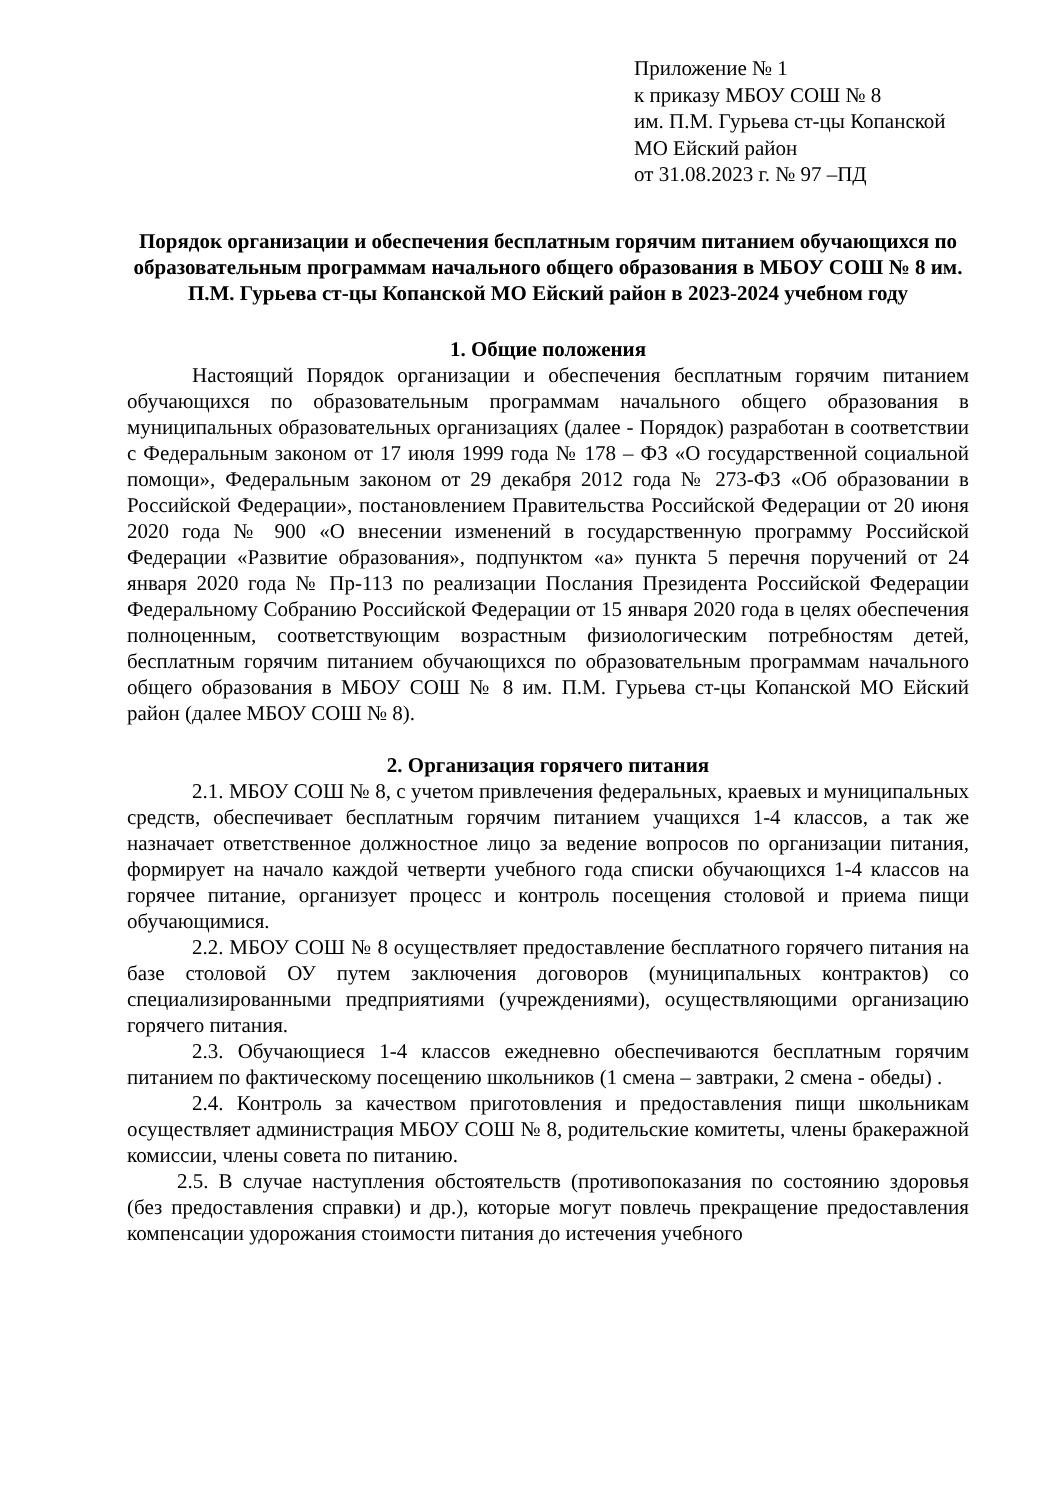Приложение № 1
к приказу МБОУ СОШ № 8
им. П.М. Гурьева ст-цы Копанской
МО Ейский район
от 31.08.2023 г. № 97 –ПД
Порядок организации и обеспечения бесплатным горячим питанием обучающихся по образовательным программам начального общего образования в МБОУ СОШ № 8 им. П.М. Гурьева ст-цы Копанской МО Ейский район в 2023-2024 учебном году
1. Общие положения
Настоящий Порядок организации и обеспечения бесплатным горячим питанием обучающихся по образовательным программам начального общего образования в муниципальных образовательных организациях (далее - Порядок) разработан в соответствии с Федеральным законом от 17 июля 1999 года № 178 – ФЗ «О государственной социальной помощи», Федеральным законом от 29 декабря 2012 года № 273-ФЗ «Об образовании в Российской Федерации», постановлением Правительства Российской Федерации от 20 июня 2020 года № 900 «О внесении изменений в государственную программу Российской Федерации «Развитие образования», подпунктом «а» пункта 5 перечня поручений от 24 января 2020 года № Пр-113 по реализации Послания Президента Российской Федерации Федеральному Собранию Российской Федерации от 15 января 2020 года в целях обеспечения полноценным, соответствующим возрастным физиологическим потребностям детей, бесплатным горячим питанием обучающихся по образовательным программам начального общего образования в МБОУ СОШ № 8 им. П.М. Гурьева ст-цы Копанской МО Ейский район (далее МБОУ СОШ № 8).
2. Организация горячего питания
2.1. МБОУ СОШ № 8, с учетом привлечения федеральных, краевых и муниципальных средств, обеспечивает бесплатным горячим питанием учащихся 1-4 классов, а так же назначает ответственное должностное лицо за ведение вопросов по организации питания, формирует на начало каждой четверти учебного года списки обучающихся 1-4 классов на горячее питание, организует процесс и контроль посещения столовой и приема пищи обучающимися.
2.2. МБОУ СОШ № 8 осуществляет предоставление бесплатного горячего питания на базе столовой ОУ путем заключения договоров (муниципальных контрактов) со специализированными предприятиями (учреждениями), осуществляющими организацию горячего питания.
2.3. Обучающиеся 1-4 классов ежедневно обеспечиваются бесплатным горячим питанием по фактическому посещению школьников (1 смена – завтраки, 2 смена - обеды) .
2.4. Контроль за качеством приготовления и предоставления пищи школьникам осуществляет администрация МБОУ СОШ № 8, родительские комитеты, члены бракеражной комиссии, члены совета по питанию.
2.5. В случае наступления обстоятельств (противопоказания по состоянию здоровья (без предоставления справки) и др.), которые могут повлечь прекращение предоставления компенсации удорожания стоимости питания до истечения учебного